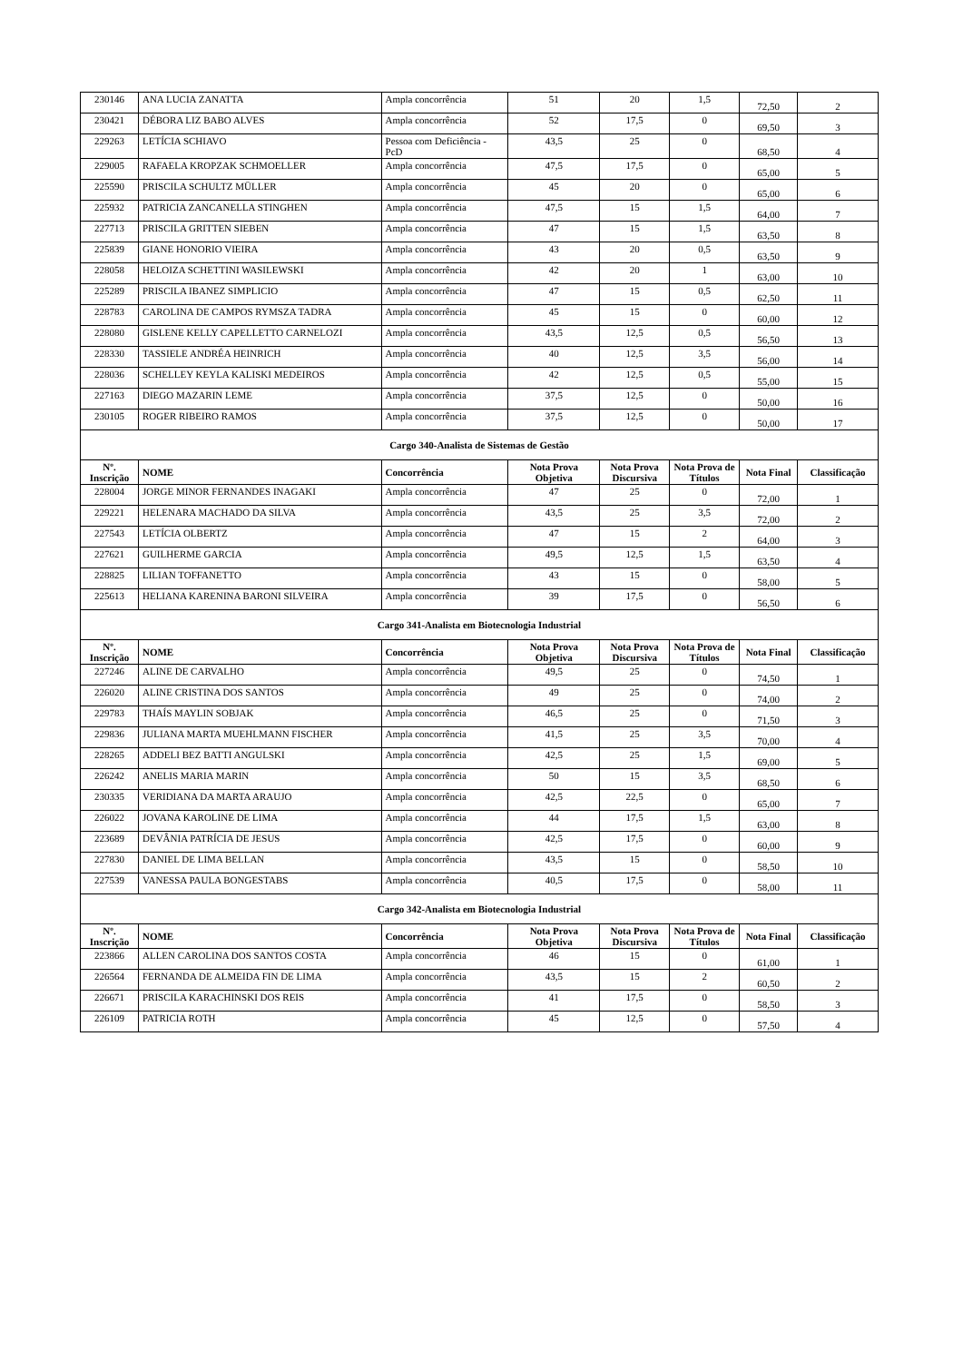| 230146 | ANA LUCIA ZANATTA | Ampla concorrência | 51 | 20 | 1,5 | 72,50 | 2 |
| 230421 | DÉBORA LIZ BABO ALVES | Ampla concorrência | 52 | 17,5 | 0 | 69,50 | 3 |
| 229263 | LETÍCIA SCHIAVO | Pessoa com Deficiência - PcD | 43,5 | 25 | 0 | 68,50 | 4 |
| 229005 | RAFAELA KROPZAK SCHMOELLER | Ampla concorrência | 47,5 | 17,5 | 0 | 65,00 | 5 |
| 225590 | PRISCILA SCHULTZ MÜLLER | Ampla concorrência | 45 | 20 | 0 | 65,00 | 6 |
| 225932 | PATRICIA ZANCANELLA STINGHEN | Ampla concorrência | 47,5 | 15 | 1,5 | 64,00 | 7 |
| 227713 | PRISCILA GRITTEN SIEBEN | Ampla concorrência | 47 | 15 | 1,5 | 63,50 | 8 |
| 225839 | GIANE HONORIO VIEIRA | Ampla concorrência | 43 | 20 | 0,5 | 63,50 | 9 |
| 228058 | HELOIZA SCHETTINI WASILEWSKI | Ampla concorrência | 42 | 20 | 1 | 63,00 | 10 |
| 225289 | PRISCILA IBANEZ SIMPLICIO | Ampla concorrência | 47 | 15 | 0,5 | 62,50 | 11 |
| 228783 | CAROLINA DE CAMPOS RYMSZA TADRA | Ampla concorrência | 45 | 15 | 0 | 60,00 | 12 |
| 228080 | GISLENE KELLY CAPELLETTO CARNELOZI | Ampla concorrência | 43,5 | 12,5 | 0,5 | 56,50 | 13 |
| 228330 | TASSIELE ANDRÉA HEINRICH | Ampla concorrência | 40 | 12,5 | 3,5 | 56,00 | 14 |
| 228036 | SCHELLEY KEYLA KALISKI MEDEIROS | Ampla concorrência | 42 | 12,5 | 0,5 | 55,00 | 15 |
| 227163 | DIEGO MAZARIN LEME | Ampla concorrência | 37,5 | 12,5 | 0 | 50,00 | 16 |
| 230105 | ROGER RIBEIRO RAMOS | Ampla concorrência | 37,5 | 12,5 | 0 | 50,00 | 17 |
| Cargo 340-Analista de Sistemas de Gestão | | | | | | | |
| Nº. Inscrição | NOME | Concorrência | Nota Prova Objetiva | Nota Prova Discursiva | Nota Prova de Títulos | Nota Final | Classificação |
| 228004 | JORGE MINOR FERNANDES INAGAKI | Ampla concorrência | 47 | 25 | 0 | 72,00 | 1 |
| 229221 | HELENARA MACHADO DA SILVA | Ampla concorrência | 43,5 | 25 | 3,5 | 72,00 | 2 |
| 227543 | LETÍCIA OLBERTZ | Ampla concorrência | 47 | 15 | 2 | 64,00 | 3 |
| 227621 | GUILHERME GARCIA | Ampla concorrência | 49,5 | 12,5 | 1,5 | 63,50 | 4 |
| 228825 | LILIAN TOFFANETTO | Ampla concorrência | 43 | 15 | 0 | 58,00 | 5 |
| 225613 | HELIANA KARENINA BARONI SILVEIRA | Ampla concorrência | 39 | 17,5 | 0 | 56,50 | 6 |
| Cargo 341-Analista em Biotecnologia Industrial | | | | | | | |
| Nº. Inscrição | NOME | Concorrência | Nota Prova Objetiva | Nota Prova Discursiva | Nota Prova de Títulos | Nota Final | Classificação |
| 227246 | ALINE DE CARVALHO | Ampla concorrência | 49,5 | 25 | 0 | 74,50 | 1 |
| 226020 | ALINE CRISTINA DOS SANTOS | Ampla concorrência | 49 | 25 | 0 | 74,00 | 2 |
| 229783 | THAÍS MAYLIN SOBJAK | Ampla concorrência | 46,5 | 25 | 0 | 71,50 | 3 |
| 229836 | JULIANA MARTA MUEHLMANN FISCHER | Ampla concorrência | 41,5 | 25 | 3,5 | 70,00 | 4 |
| 228265 | ADDELI BEZ BATTI ANGULSKI | Ampla concorrência | 42,5 | 25 | 1,5 | 69,00 | 5 |
| 226242 | ANELIS MARIA MARIN | Ampla concorrência | 50 | 15 | 3,5 | 68,50 | 6 |
| 230335 | VERIDIANA DA MARTA ARAUJO | Ampla concorrência | 42,5 | 22,5 | 0 | 65,00 | 7 |
| 226022 | JOVANA KAROLINE DE LIMA | Ampla concorrência | 44 | 17,5 | 1,5 | 63,00 | 8 |
| 223689 | DEVÂNIA PATRÍCIA DE JESUS | Ampla concorrência | 42,5 | 17,5 | 0 | 60,00 | 9 |
| 227830 | DANIEL DE LIMA BELLAN | Ampla concorrência | 43,5 | 15 | 0 | 58,50 | 10 |
| 227539 | VANESSA PAULA BONGESTABS | Ampla concorrência | 40,5 | 17,5 | 0 | 58,00 | 11 |
| Cargo 342-Analista em Biotecnologia Industrial | | | | | | | |
| Nº. Inscrição | NOME | Concorrência | Nota Prova Objetiva | Nota Prova Discursiva | Nota Prova de Títulos | Nota Final | Classificação |
| 223866 | ALLEN CAROLINA DOS SANTOS COSTA | Ampla concorrência | 46 | 15 | 0 | 61,00 | 1 |
| 226564 | FERNANDA DE ALMEIDA FIN DE LIMA | Ampla concorrência | 43,5 | 15 | 2 | 60,50 | 2 |
| 226671 | PRISCILA KARACHINSKI DOS REIS | Ampla concorrência | 41 | 17,5 | 0 | 58,50 | 3 |
| 226109 | PATRICIA ROTH | Ampla concorrência | 45 | 12,5 | 0 | 57,50 | 4 |